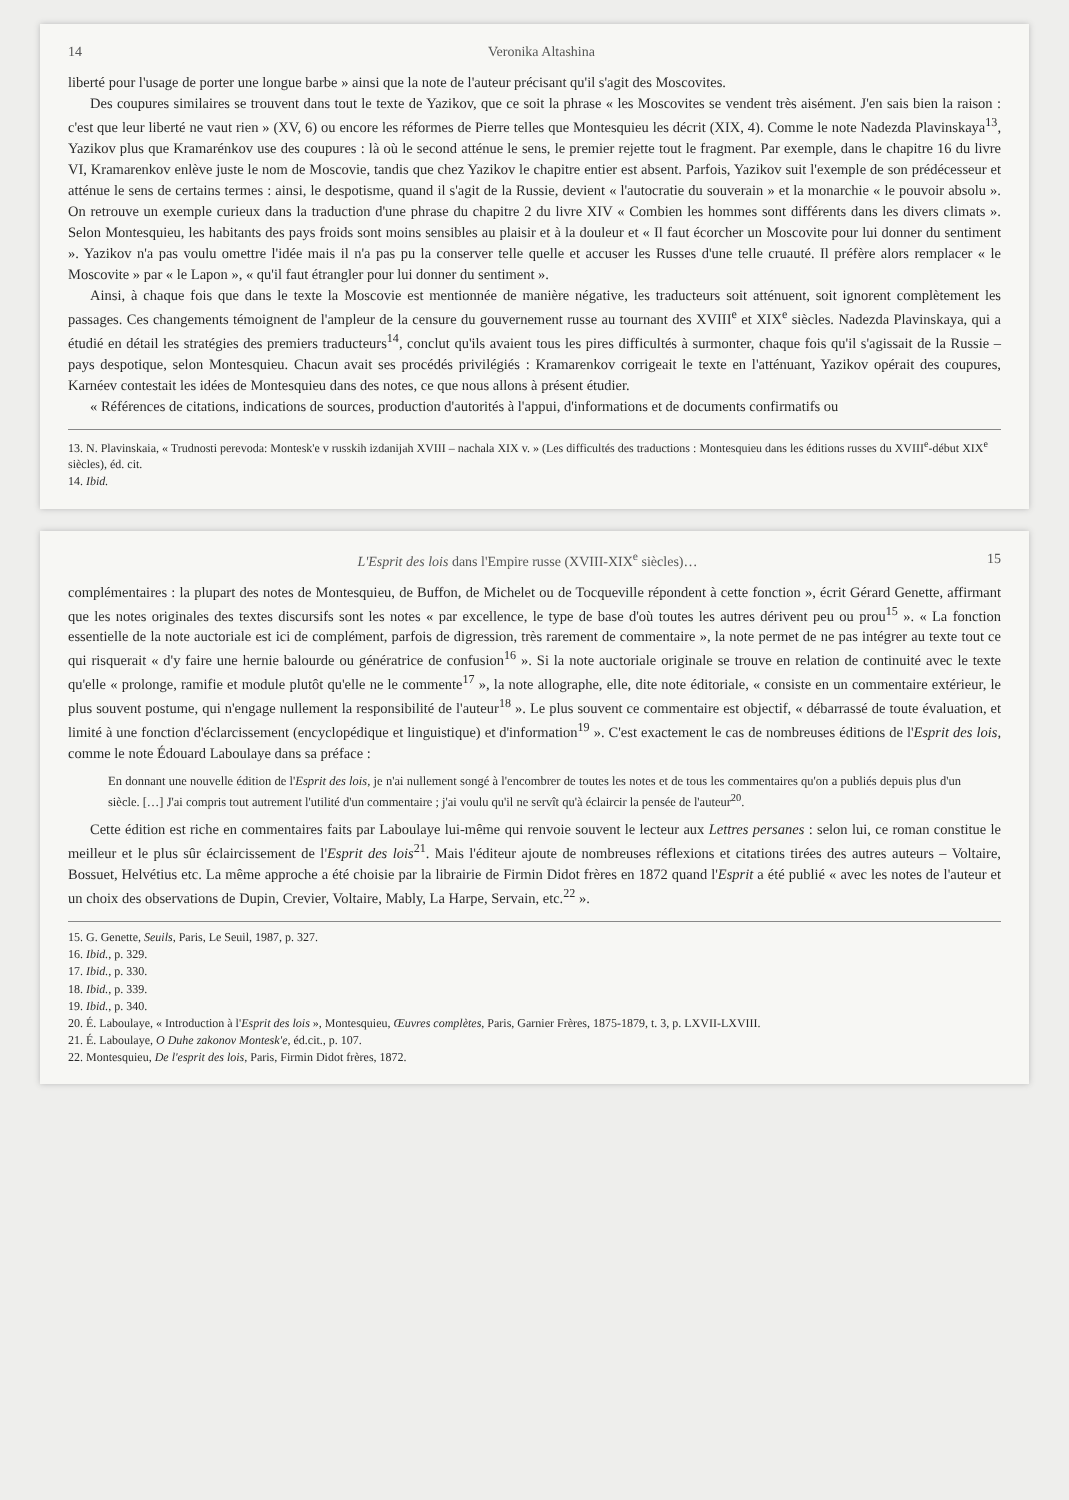14 Veronika Altashina
liberté pour l'usage de porter une longue barbe » ainsi que la note de l'auteur précisant qu'il s'agit des Moscovites.
Des coupures similaires se trouvent dans tout le texte de Yazikov, que ce soit la phrase « les Moscovites se vendent très aisément. J'en sais bien la raison : c'est que leur liberté ne vaut rien » (XV, 6) ou encore les réformes de Pierre telles que Montesquieu les décrit (XIX, 4). Comme le note Nadezda Plavinskaya<sup>13</sup>, Yazikov plus que Kramarénkov use des coupures : là où le second atténue le sens, le premier rejette tout le fragment. Par exemple, dans le chapitre 16 du livre VI, Kramarenkov enlève juste le nom de Moscovie, tandis que chez Yazikov le chapitre entier est absent. Parfois, Yazikov suit l'exemple de son prédécesseur et atténue le sens de certains termes : ainsi, le despotisme, quand il s'agit de la Russie, devient « l'autocratie du souverain » et la monarchie « le pouvoir absolu ». On retrouve un exemple curieux dans la traduction d'une phrase du chapitre 2 du livre XIV « Combien les hommes sont différents dans les divers climats ». Selon Montesquieu, les habitants des pays froids sont moins sensibles au plaisir et à la douleur et « Il faut écorcher un Moscovite pour lui donner du sentiment ». Yazikov n'a pas voulu omettre l'idée mais il n'a pas pu la conserver telle quelle et accuser les Russes d'une telle cruauté. Il préfère alors remplacer « le Moscovite » par « le Lapon », « qu'il faut étrangler pour lui donner du sentiment ».
Ainsi, à chaque fois que dans le texte la Moscovie est mentionnée de manière négative, les traducteurs soit atténuent, soit ignorent complètement les passages. Ces changements témoignent de l'ampleur de la censure du gouvernement russe au tournant des XVIII<sup>e</sup> et XIX<sup>e</sup> siècles. Nadezda Plavinskaya, qui a étudié en détail les stratégies des premiers traducteurs<sup>14</sup>, conclut qu'ils avaient tous les pires difficultés à surmonter, chaque fois qu'il s'agissait de la Russie – pays despotique, selon Montesquieu. Chacun avait ses procédés privilégiés : Kramarenkov corrigeait le texte en l'atténuant, Yazikov opérait des coupures, Karnéev contestait les idées de Montesquieu dans des notes, ce que nous allons à présent étudier.
« Références de citations, indications de sources, production d'autorités à l'appui, d'informations et de documents confirmatifs ou
13. N. Plavinskaia, « Trudnosti perevoda: Montesk'e v russkih izdanijah XVIII – nachala XIX v. » (Les difficultés des traductions : Montesquieu dans les éditions russes du XVIII<sup>e</sup>-début XIX<sup>e</sup> siècles), éd. cit.
14. Ibid.
L'Esprit des lois dans l'Empire russe (XVIII-XIX<sup>e</sup> siècles)… 15
complémentaires : la plupart des notes de Montesquieu, de Buffon, de Michelet ou de Tocqueville répondent à cette fonction », écrit Gérard Genette, affirmant que les notes originales des textes discursifs sont les notes « par excellence, le type de base d'où toutes les autres dérivent peu ou prou<sup>15</sup> ». « La fonction essentielle de la note auctoriale est ici de complément, parfois de digression, très rarement de commentaire », la note permet de ne pas intégrer au texte tout ce qui risquerait « d'y faire une hernie balourde ou génératrice de confusion<sup>16</sup> ». Si la note auctoriale originale se trouve en relation de continuité avec le texte qu'elle « prolonge, ramifie et module plutôt qu'elle ne le commente<sup>17</sup> », la note allographe, elle, dite note éditoriale, « consiste en un commentaire extérieur, le plus souvent postume, qui n'engage nullement la responsibilité de l'auteur<sup>18</sup> ». Le plus souvent ce commentaire est objectif, « débarrassé de toute évaluation, et limité à une fonction d'éclarcissement (encyclopédique et linguistique) et d'information<sup>19</sup> ». C'est exactement le cas de nombreuses éditions de l'Esprit des lois, comme le note Édouard Laboulaye dans sa préface :
En donnant une nouvelle édition de l'Esprit des lois, je n'ai nullement songé à l'encombrer de toutes les notes et de tous les commentaires qu'on a publiés depuis plus d'un siècle. […] J'ai compris tout autrement l'utilité d'un commentaire ; j'ai voulu qu'il ne servît qu'à éclaircir la pensée de l'auteur<sup>20</sup>.
Cette édition est riche en commentaires faits par Laboulaye lui-même qui renvoie souvent le lecteur aux Lettres persanes : selon lui, ce roman constitue le meilleur et le plus sûr éclaircissement de l'Esprit des lois<sup>21</sup>. Mais l'éditeur ajoute de nombreuses réflexions et citations tirées des autres auteurs – Voltaire, Bossuet, Helvétius etc. La même approche a été choisie par la librairie de Firmin Didot frères en 1872 quand l'Esprit a été publié « avec les notes de l'auteur et un choix des observations de Dupin, Crevier, Voltaire, Mably, La Harpe, Servain, etc.<sup>22</sup> ».
15. G. Genette, Seuils, Paris, Le Seuil, 1987, p. 327.
16. Ibid., p. 329.
17. Ibid., p. 330.
18. Ibid., p. 339.
19. Ibid., p. 340.
20. É. Laboulaye, « Introduction à l'Esprit des lois », Montesquieu, Œuvres complètes, Paris, Garnier Frères, 1875-1879, t. 3, p. LXVII-LXVIII.
21. É. Laboulaye, O Duhe zakonov Montesk'e, éd.cit., p. 107.
22. Montesquieu, De l'esprit des lois, Paris, Firmin Didot frères, 1872.